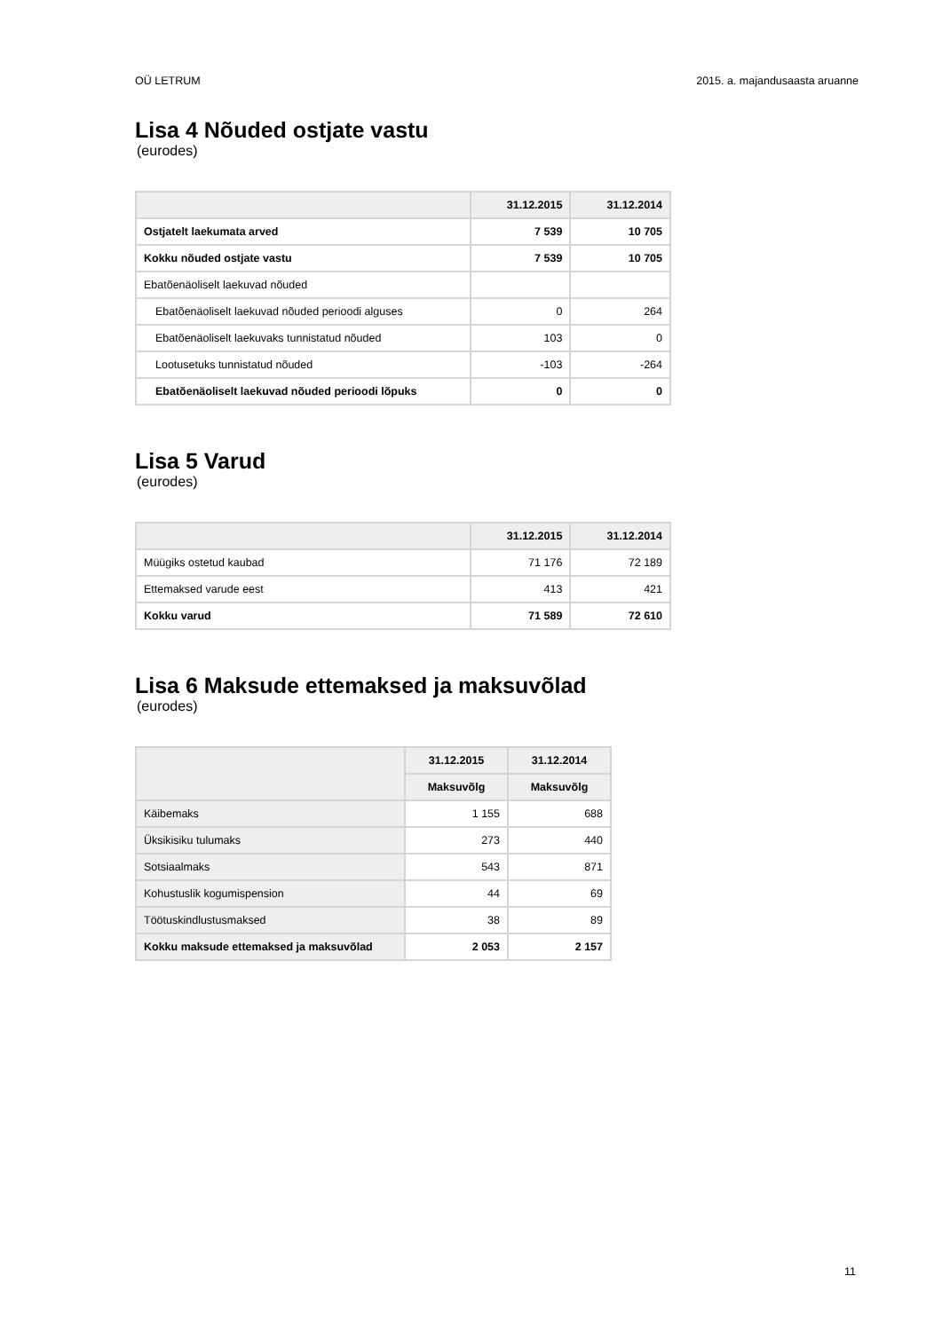OÜ LETRUM 2015. a. majandusaasta aruanne
Lisa 4 Nõuded ostjate vastu
(eurodes)
| | 31.12.2015 | 31.12.2014 |
| --- | --- | --- |
| Ostjatelt laekumata arved | 7 539 | 10 705 |
| Kokku nõuded ostjate vastu | 7 539 | 10 705 |
| Ebatõenäoliselt laekuvad nõuded | | |
| Ebatõenäoliselt laekuvad nõuded perioodi alguses | 0 | 264 |
| Ebatõenäoliselt laekuvaks tunnistatud nõuded | 103 | 0 |
| Lootusetuks tunnistatud nõuded | -103 | -264 |
| Ebatõenäoliselt laekuvad nõuded perioodi lõpuks | 0 | 0 |
Lisa 5 Varud
(eurodes)
| | 31.12.2015 | 31.12.2014 |
| --- | --- | --- |
| Müügiks ostetud kaubad | 71 176 | 72 189 |
| Ettemaksed varude eest | 413 | 421 |
| Kokku varud | 71 589 | 72 610 |
Lisa 6 Maksude ettemaksed ja maksuvõlad
(eurodes)
| | 31.12.2015 | 31.12.2014 |
| --- | --- | --- |
| | Maksuvõlg | Maksuvõlg |
| Käibemaks | 1 155 | 688 |
| Üksikisiku tulumaks | 273 | 440 |
| Sotsiaalmaks | 543 | 871 |
| Kohustuslik kogumispension | 44 | 69 |
| Töötuskindlustusmaksed | 38 | 89 |
| Kokku maksude ettemaksed ja maksuvõlad | 2 053 | 2 157 |
11